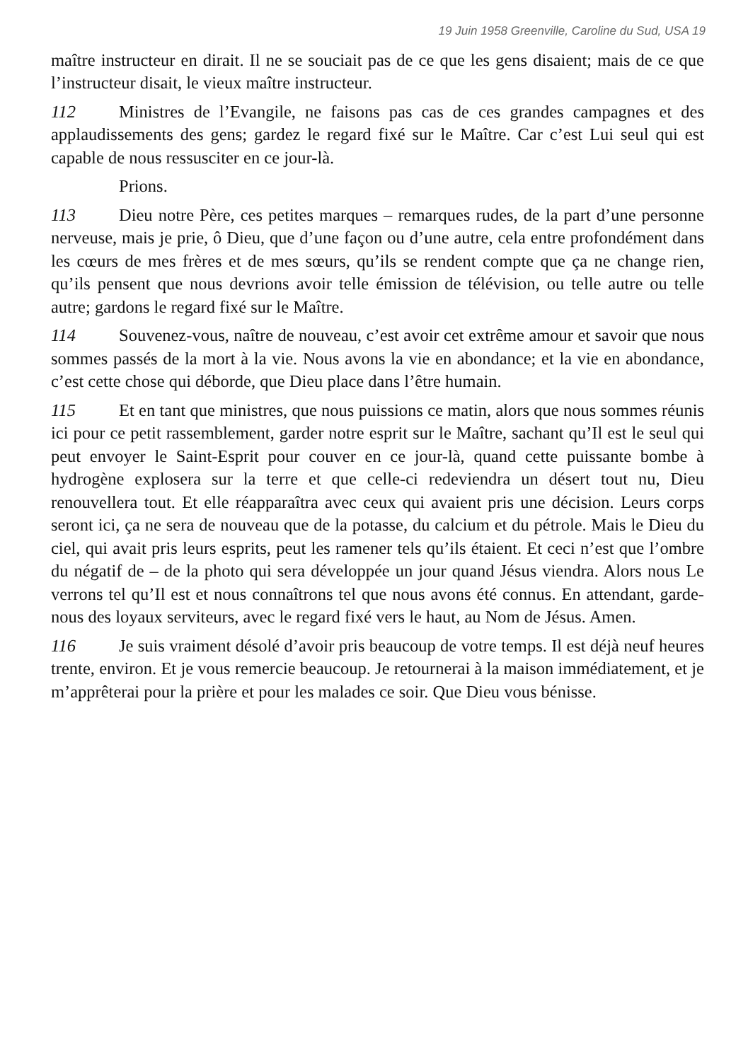19 Juin 1958 Greenville, Caroline du Sud, USA 19
maître instructeur en dirait. Il ne se souciait pas de ce que les gens disaient; mais de ce que l’instructeur disait, le vieux maître instructeur.
112 Ministres de l’Evangile, ne faisons pas cas de ces grandes campagnes et des applaudissements des gens; gardez le regard fixé sur le Maître. Car c’est Lui seul qui est capable de nous ressusciter en ce jour-là.
Prions.
113 Dieu notre Père, ces petites marques – remarques rudes, de la part d’une personne nerveuse, mais je prie, ô Dieu, que d’une façon ou d’une autre, cela entre profondément dans les cœurs de mes frères et de mes sœurs, qu’ils se rendent compte que ça ne change rien, qu’ils pensent que nous devrions avoir telle émission de télévision, ou telle autre ou telle autre; gardons le regard fixé sur le Maître.
114 Souvenez-vous, naître de nouveau, c’est avoir cet extrême amour et savoir que nous sommes passés de la mort à la vie. Nous avons la vie en abondance; et la vie en abondance, c’est cette chose qui déborde, que Dieu place dans l’être humain.
115 Et en tant que ministres, que nous puissions ce matin, alors que nous sommes réunis ici pour ce petit rassemblement, garder notre esprit sur le Maître, sachant qu’Il est le seul qui peut envoyer le Saint-Esprit pour couver en ce jour-là, quand cette puissante bombe à hydrogène explosera sur la terre et que celle-ci redeviendra un désert tout nu, Dieu renouvellera tout. Et elle réapparaîtra avec ceux qui avaient pris une décision. Leurs corps seront ici, ça ne sera de nouveau que de la potasse, du calcium et du pétrole. Mais le Dieu du ciel, qui avait pris leurs esprits, peut les ramener tels qu’ils étaient. Et ceci n’est que l’ombre du négatif de – de la photo qui sera développée un jour quand Jésus viendra. Alors nous Le verrons tel qu’Il est et nous connaîtrons tel que nous avons été connus. En attendant, garde-nous des loyaux serviteurs, avec le regard fixé vers le haut, au Nom de Jésus. Amen.
116 Je suis vraiment désolé d’avoir pris beaucoup de votre temps. Il est déjà neuf heures trente, environ. Et je vous remercie beaucoup. Je retournerai à la maison immédiatement, et je m’apprêterai pour la prière et pour les malades ce soir. Que Dieu vous bénisse.